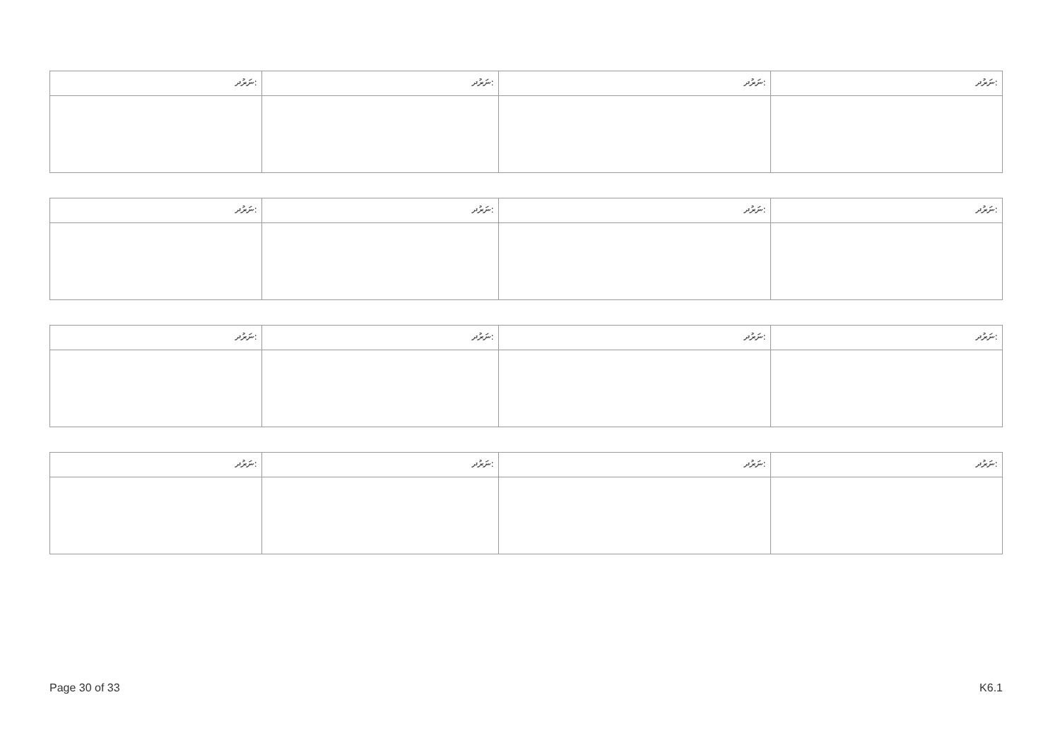| ނަރުދ: | ނަރުދ: | ނަރުދ: | ނަރުދ: |
| ނަރުދ: | ނަރުދ: | ނަރުދ: | ނަރުދ: |
| ނަރުދ: | ނަރުދ: | ނަރުދ: | ނަރުދ: |
| ނަރުދ: | ނަރުދ: | ނަރުދ: | ނަރުދ: |
Page 30 of 33 K6.1